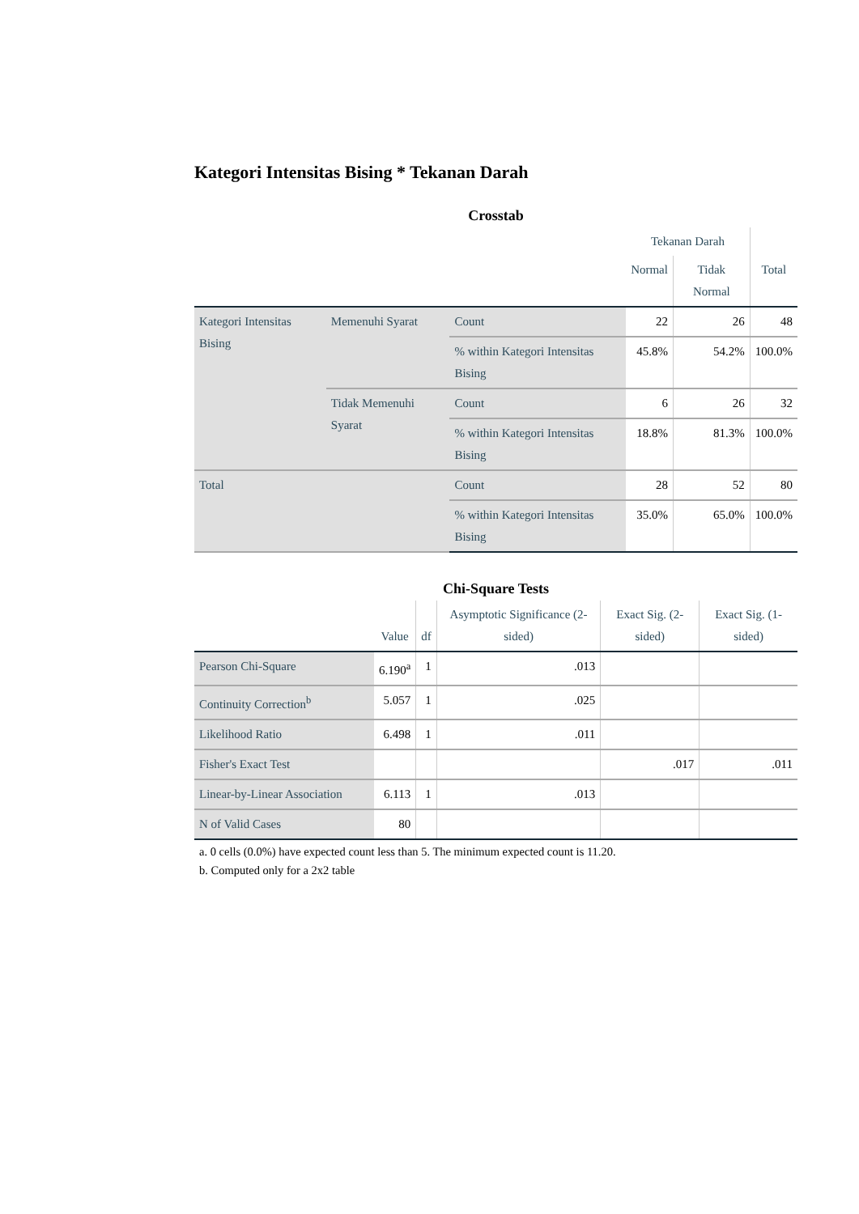Kategori Intensitas Bising * Tekanan Darah
Crosstab
| | | | Tekanan Darah | | |
| --- | --- | --- | --- | --- | --- |
| | | | Normal | Tidak Normal | Total |
| Kategori Intensitas Bising | Memenuhi Syarat | Count | 22 | 26 | 48 |
| | | % within Kategori Intensitas Bising | 45.8% | 54.2% | 100.0% |
| | Tidak Memenuhi Syarat | Count | 6 | 26 | 32 |
| | | % within Kategori Intensitas Bising | 18.8% | 81.3% | 100.0% |
| Total | | Count | 28 | 52 | 80 |
| | | % within Kategori Intensitas Bising | 35.0% | 65.0% | 100.0% |
Chi-Square Tests
| | Value | df | Asymptotic Significance (2-sided) | Exact Sig. (2-sided) | Exact Sig. (1-sided) |
| --- | --- | --- | --- | --- | --- |
| Pearson Chi-Square | 6.190<sup>a</sup> | 1 | .013 | | |
| Continuity Correction<sup>b</sup> | 5.057 | 1 | .025 | | |
| Likelihood Ratio | 6.498 | 1 | .011 | | |
| Fisher's Exact Test | | | | .017 | .011 |
| Linear-by-Linear Association | 6.113 | 1 | .013 | | |
| N of Valid Cases | 80 | | | | |
a. 0 cells (0.0%) have expected count less than 5. The minimum expected count is 11.20.
b. Computed only for a 2x2 table